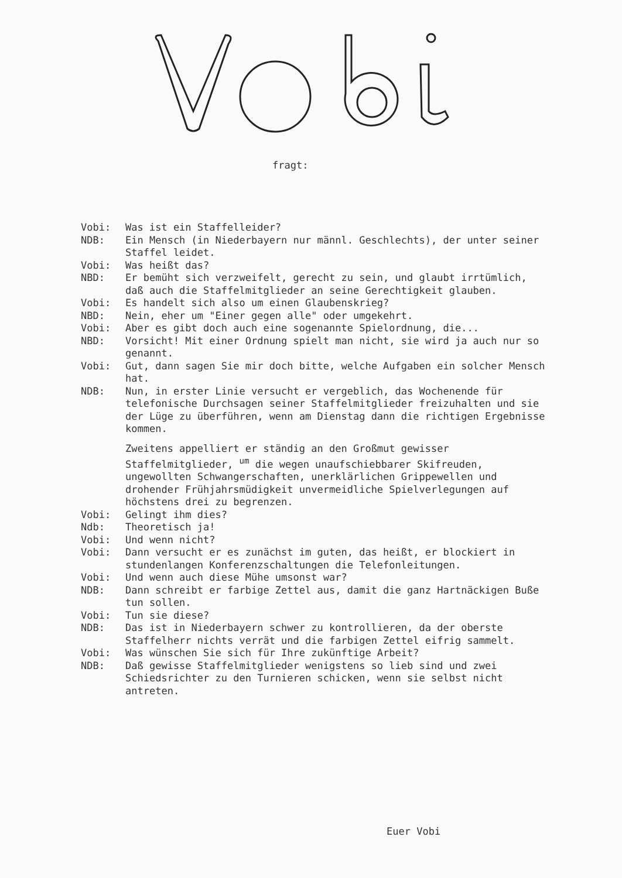fragt:
Vobi: Was ist ein Staffelleider?
NDB: Ein Mensch (in Niederbayern nur männl. Geschlechts), der unter seiner Staffel leidet.
Vobi: Was heißt das?
NBD: Er bemüht sich verzweifelt, gerecht zu sein, und glaubt irrtümlich, daß auch die Staffelmitglieder an seine Gerechtigkeit glauben.
Vobi: Es handelt sich also um einen Glaubenskrieg?
NBD: Nein, eher um "Einer gegen alle" oder umgekehrt.
Vobi: Aber es gibt doch auch eine sogenannte Spielordnung, die...
NBD: Vorsicht! Mit einer Ordnung spielt man nicht, sie wird ja auch nur so genannt.
Vobi: Gut, dann sagen Sie mir doch bitte, welche Aufgaben ein solcher Mensch hat.
NDB: Nun, in erster Linie versucht er vergeblich, das Wochenende für telefonische Durchsagen seiner Staffelmitglieder freizuhalten und sie der Lüge zu überführen, wenn am Dienstag dann die richtigen Ergebnisse kommen.
Zweitens appelliert er ständig an den Großmut gewisser Staffelmitglieder, <sup>um</sup> die wegen unaufschiebbarer Skifreuden, ungewollten Schwangerschaften, unerklärlichen Grippewellen und drohender Frühjahrsmüdigkeit unvermeidliche Spielverlegungen auf höchstens drei zu begrenzen.
Vobi: Gelingt ihm dies?
Ndb: Theoretisch ja!
Vobi: Und wenn nicht?
Vobi: Dann versucht er es zunächst im guten, das heißt, er blockiert in stundenlangen Konferenzschaltungen die Telefonleitungen.
Vobi: Und wenn auch diese Mühe umsonst war?
NDB: Dann schreibt er farbige Zettel aus, damit die ganz Hartnäckigen Buße tun sollen.
Vobi: Tun sie diese?
NDB: Das ist in Niederbayern schwer zu kontrollieren, da der oberste Staffelherr nichts verrät und die farbigen Zettel eifrig sammelt.
Vobi: Was wünschen Sie sich für Ihre zukünftige Arbeit?
NDB: Daß gewisse Staffelmitglieder wenigstens so lieb sind und zwei Schiedsrichter zu den Turnieren schicken, wenn sie selbst nicht antreten.
Euer Vobi